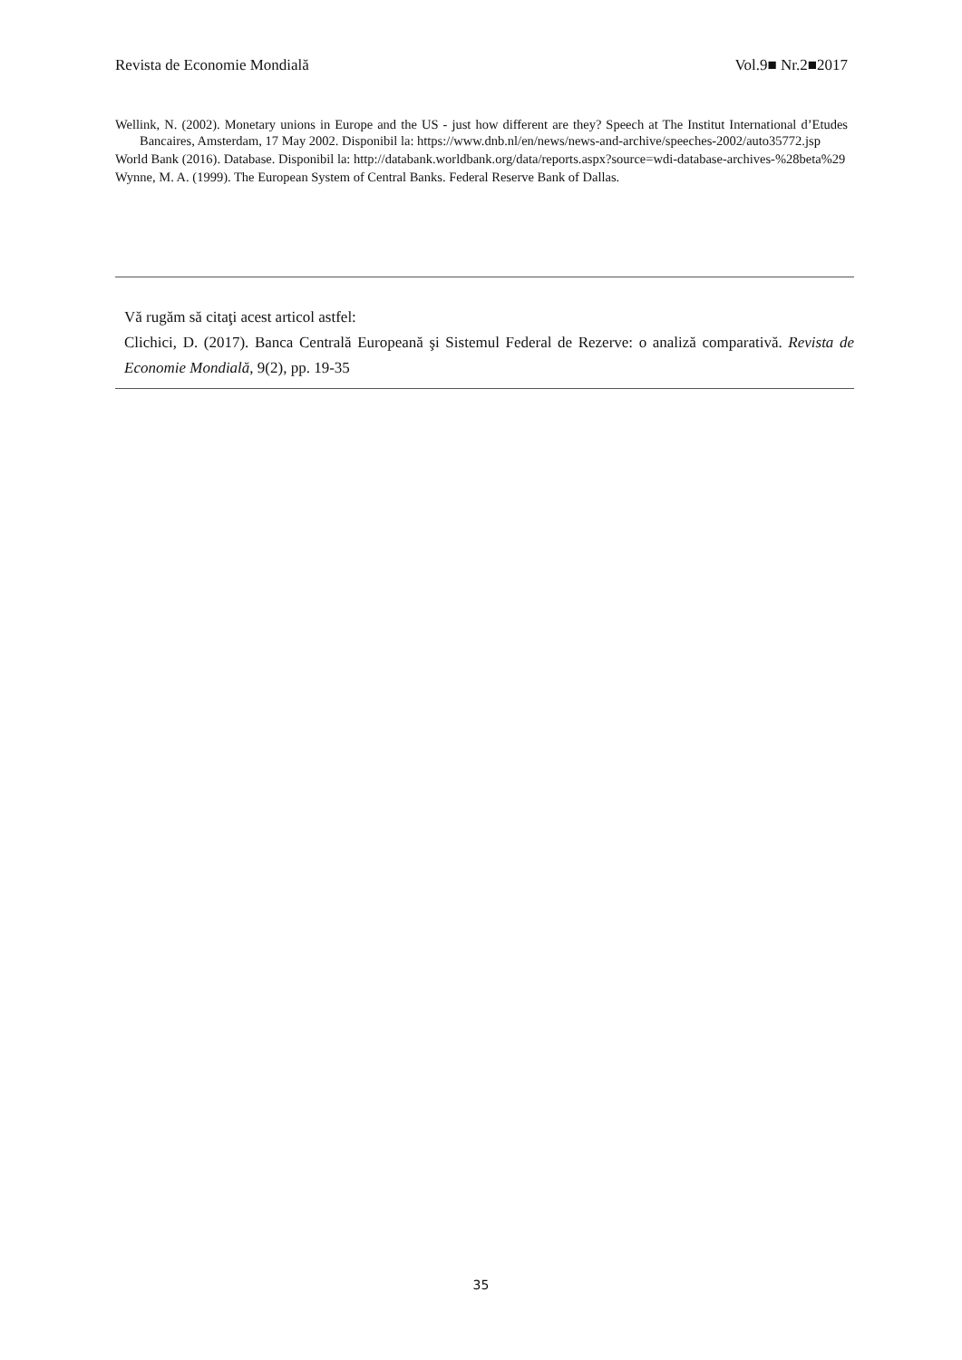Revista de Economie Mondială Vol.9■ Nr.2■2017
Wellink, N. (2002). Monetary unions in Europe and the US - just how different are they? Speech at The Institut International d’Etudes Bancaires, Amsterdam, 17 May 2002. Disponibil la: https://www.dnb.nl/en/news/news-and-archive/speeches-2002/auto35772.jsp
World Bank (2016). Database. Disponibil la: http://databank.worldbank.org/data/reports.aspx?source=wdi-database-archives-%28beta%29
Wynne, M. A. (1999). The European System of Central Banks. Federal Reserve Bank of Dallas.
Vă rugăm să citaţi acest articol astfel:
Clichici, D. (2017). Banca Centrală Europeană şi Sistemul Federal de Rezerve: o analiză comparativă. Revista de Economie Mondială, 9(2), pp. 19-35
35